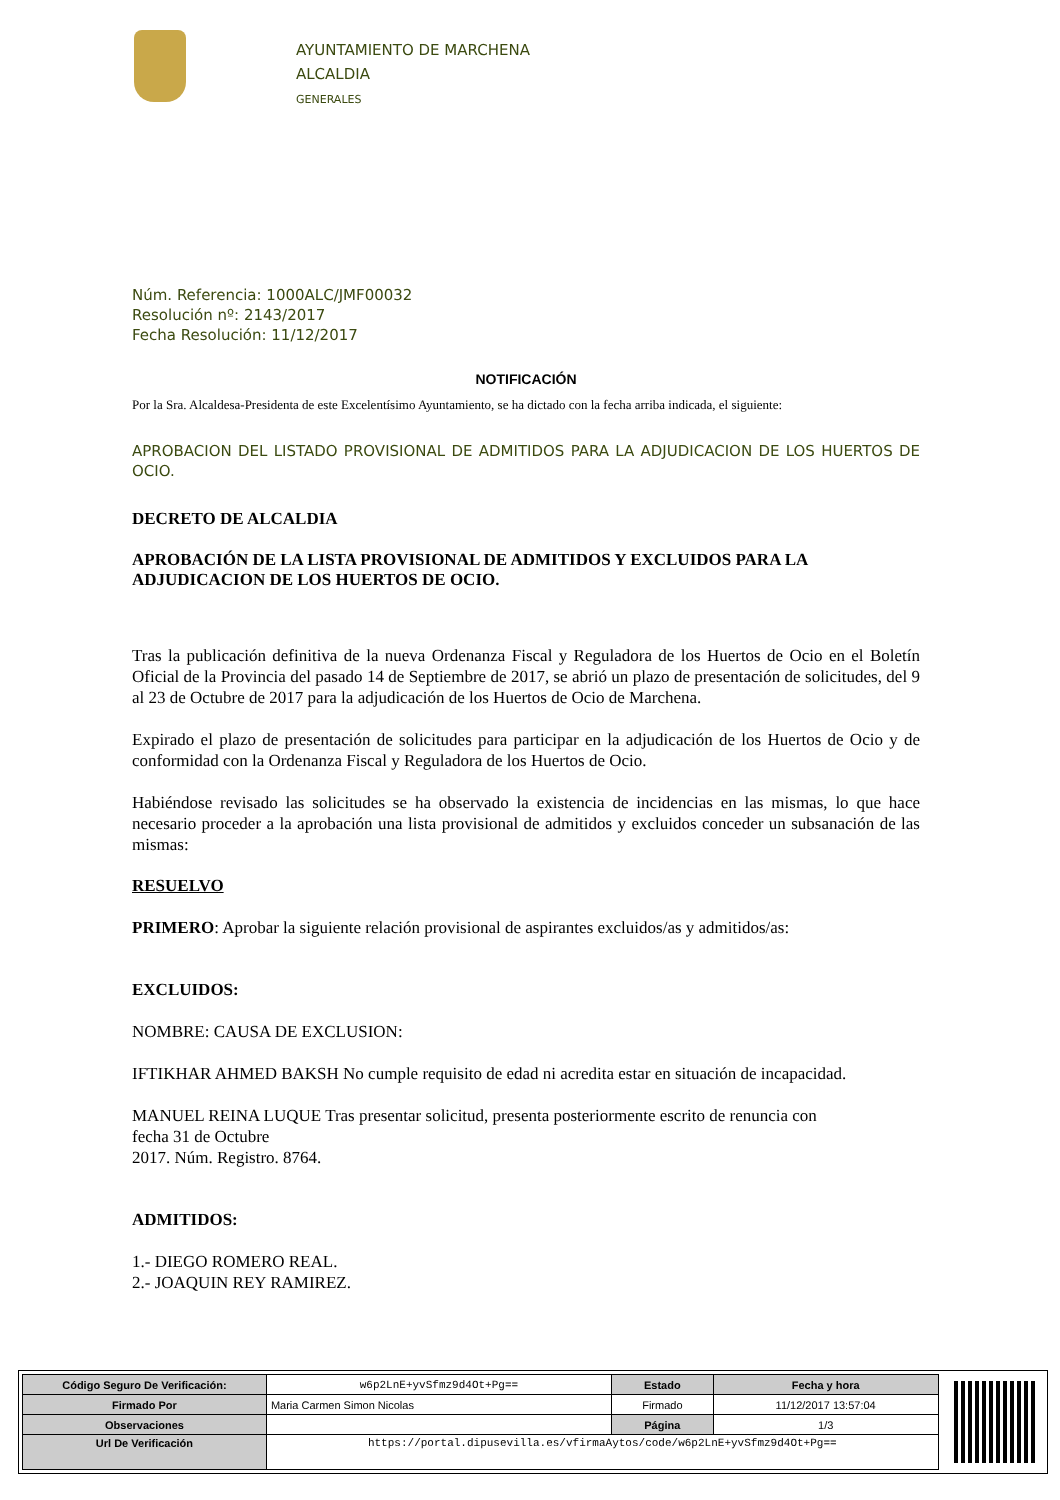AYUNTAMIENTO DE MARCHENA
ALCALDIA
GENERALES
Núm. Referencia: 1000ALC/JMF00032
Resolución nº: 2143/2017
Fecha Resolución: 11/12/2017
NOTIFICACIÓN
Por la Sra. Alcaldesa-Presidenta de este Excelentísimo Ayuntamiento, se ha dictado con la fecha arriba indicada, el siguiente:
APROBACION DEL LISTADO PROVISIONAL DE ADMITIDOS PARA LA ADJUDICACION DE LOS HUERTOS DE OCIO.
DECRETO DE ALCALDIA
APROBACIÓN DE LA LISTA PROVISIONAL DE ADMITIDOS Y EXCLUIDOS PARA LA ADJUDICACION DE LOS HUERTOS DE OCIO.
Tras la publicación definitiva de la nueva Ordenanza Fiscal y Reguladora de los Huertos de Ocio en el Boletín Oficial de la Provincia del pasado 14 de Septiembre de 2017, se abrió un plazo de presentación de solicitudes, del 9 al 23 de Octubre de 2017 para la adjudicación de los Huertos de Ocio de Marchena.
Expirado el plazo de presentación de solicitudes para participar en la adjudicación de los Huertos de Ocio y de conformidad con la Ordenanza Fiscal y Reguladora de los Huertos de Ocio.
Habiéndose revisado las solicitudes se ha observado la existencia de incidencias en las mismas, lo que hace necesario proceder a la aprobación una lista provisional de admitidos y excluidos conceder un subsanación de las mismas:
RESUELVO
PRIMERO: Aprobar la siguiente relación provisional de aspirantes excluidos/as y admitidos/as:
EXCLUIDOS:
NOMBRE: CAUSA DE EXCLUSION:
IFTIKHAR AHMED BAKSH No cumple requisito de edad ni acredita estar en situación de incapacidad.
MANUEL REINA LUQUE Tras presentar solicitud, presenta posteriormente escrito de renuncia con
fecha 31 de Octubre
2017. Núm. Registro. 8764.
ADMITIDOS:
1.- DIEGO ROMERO REAL.
2.- JOAQUIN REY RAMIREZ.
| Código Seguro De Verificación: | w6p2LnE+yvSfmz9d4Ot+Pg== | Estado | Fecha y hora |
| Firmado Por | Maria Carmen Simon Nicolas | Firmado | 11/12/2017 13:57:04 |
| Observaciones | | Página | 1/3 |
| Url De Verificación | https://portal.dipusevilla.es/vfirmaAytos/code/w6p2LnE+yvSfmz9d4Ot+Pg== | | |